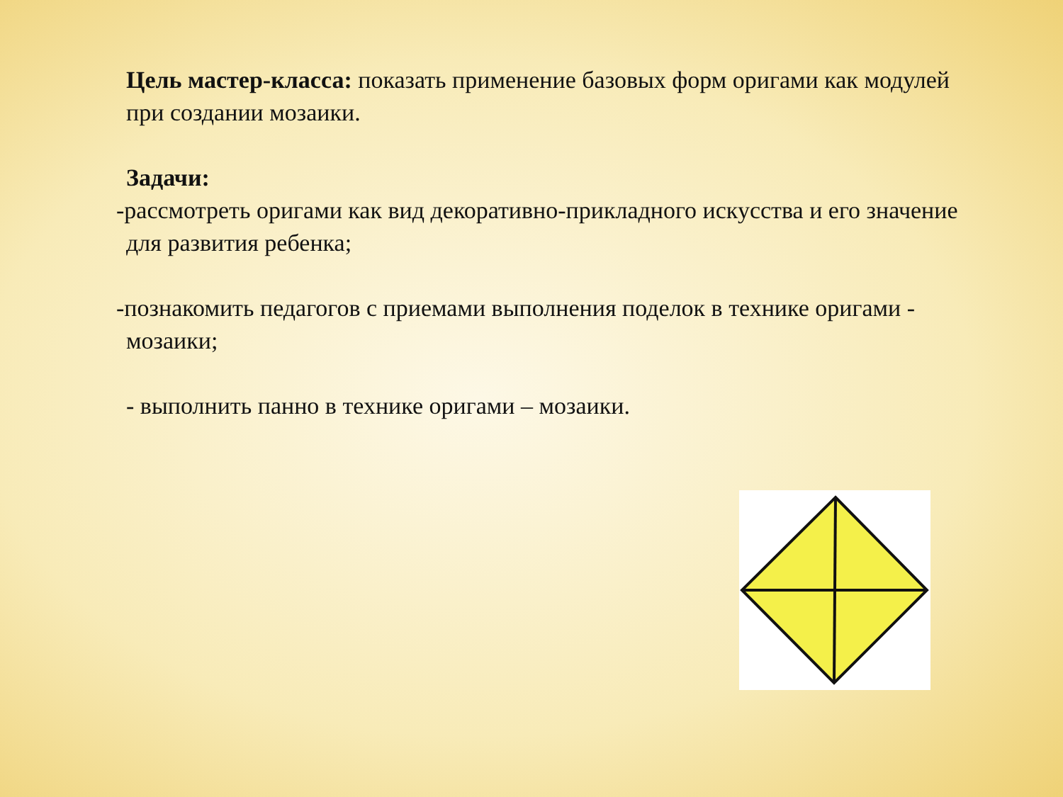Цель мастер-класса: показать применение базовых форм оригами как модулей при создании мозаики.
Задачи:
-рассмотреть оригами как вид декоративно-прикладного искусства и его значение для развития ребенка;
-познакомить педагогов с приемами выполнения поделок в технике оригами - мозаики;
- выполнить панно в технике оригами – мозаики.